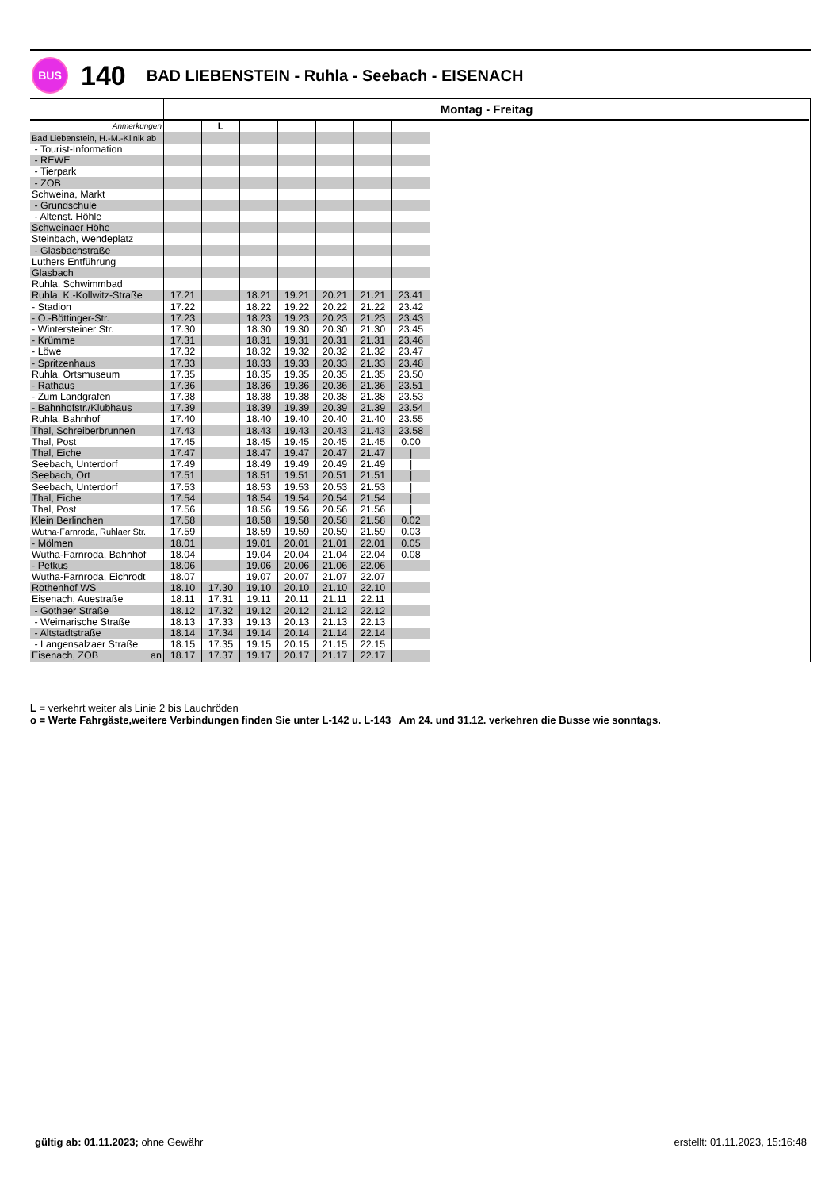BUS
140
BAD LIEBENSTEIN - Ruhla - Seebach - EISENACH
| | Montag - Freitag | | | | | | | |
| Anmerkungen | | L | | | | | | |
| Bad Liebenstein, H.-M.-Klinik ab | | | | | | | | |
| - Tourist-Information | | | | | | | | |
| - REWE | | | | | | | | |
| - Tierpark | | | | | | | | |
| - ZOB | | | | | | | | |
| Schweina, Markt | | | | | | | | |
| - Grundschule | | | | | | | | |
| - Altenst. Höhle | | | | | | | | |
| Schweinaer Höhe | | | | | | | | |
| Steinbach, Wendeplatz | | | | | | | | |
| - Glasbachstraße | | | | | | | | |
| Luthers Entführung | | | | | | | | |
| Glasbach | | | | | | | | |
| Ruhla, Schwimmbad | | | | | | | | |
| Ruhla, K.-Kollwitz-Straße | 17.21 | | 18.21 | 19.21 | 20.21 | 21.21 | 23.41 | |
| - Stadion | 17.22 | | 18.22 | 19.22 | 20.22 | 21.22 | 23.42 | |
| - O.-Böttinger-Str. | 17.23 | | 18.23 | 19.23 | 20.23 | 21.23 | 23.43 | |
| - Wintersteiner Str. | 17.30 | | 18.30 | 19.30 | 20.30 | 21.30 | 23.45 | |
| - Krümme | 17.31 | | 18.31 | 19.31 | 20.31 | 21.31 | 23.46 | |
| - Löwe | 17.32 | | 18.32 | 19.32 | 20.32 | 21.32 | 23.47 | |
| - Spritzenhaus | 17.33 | | 18.33 | 19.33 | 20.33 | 21.33 | 23.48 | |
| Ruhla, Ortsmuseum | 17.35 | | 18.35 | 19.35 | 20.35 | 21.35 | 23.50 | |
| - Rathaus | 17.36 | | 18.36 | 19.36 | 20.36 | 21.36 | 23.51 | |
| - Zum Landgrafen | 17.38 | | 18.38 | 19.38 | 20.38 | 21.38 | 23.53 | |
| - Bahnhofstr./Klubhaus | 17.39 | | 18.39 | 19.39 | 20.39 | 21.39 | 23.54 | |
| Ruhla, Bahnhof | 17.40 | | 18.40 | 19.40 | 20.40 | 21.40 | 23.55 | |
| Thal, Schreiberbrunnen | 17.43 | | 18.43 | 19.43 | 20.43 | 21.43 | 23.58 | |
| Thal, Post | 17.45 | | 18.45 | 19.45 | 20.45 | 21.45 | 0.00 | |
| Thal, Eiche | 17.47 | | 18.47 | 19.47 | 20.47 | 21.47 | / | |
| Seebach, Unterdorf | 17.49 | | 18.49 | 19.49 | 20.49 | 21.49 | / | |
| Seebach, Ort | 17.51 | | 18.51 | 19.51 | 20.51 | 21.51 | / | |
| Seebach, Unterdorf | 17.53 | | 18.53 | 19.53 | 20.53 | 21.53 | / | |
| Thal, Eiche | 17.54 | | 18.54 | 19.54 | 20.54 | 21.54 | / | |
| Thal, Post | 17.56 | | 18.56 | 19.56 | 20.56 | 21.56 | / | |
| Klein Berlinchen | 17.58 | | 18.58 | 19.58 | 20.58 | 21.58 | 0.02 | |
| Wutha-Farnroda, Ruhlaer Str. | 17.59 | | 18.59 | 19.59 | 20.59 | 21.59 | 0.03 | |
| - Mölmen | 18.01 | | 19.01 | 20.01 | 21.01 | 22.01 | 0.05 | |
| Wutha-Farnroda, Bahnhof | 18.04 | | 19.04 | 20.04 | 21.04 | 22.04 | 0.08 | |
| - Petkus | 18.06 | | 19.06 | 20.06 | 21.06 | 22.06 | | |
| Wutha-Farnroda, Eichrodt | 18.07 | | 19.07 | 20.07 | 21.07 | 22.07 | | |
| Rothenhof WS | 18.10 | 17.30 | 19.10 | 20.10 | 21.10 | 22.10 | | |
| Eisenach, Auestraße | 18.11 | 17.31 | 19.11 | 20.11 | 21.11 | 22.11 | | |
| - Gothaer Straße | 18.12 | 17.32 | 19.12 | 20.12 | 21.12 | 22.12 | | |
| - Weimarische Straße | 18.13 | 17.33 | 19.13 | 20.13 | 21.13 | 22.13 | | |
| - Altstadtstraße | 18.14 | 17.34 | 19.14 | 20.14 | 21.14 | 22.14 | | |
| - Langensalzaer Straße | 18.15 | 17.35 | 19.15 | 20.15 | 21.15 | 22.15 | | |
| Eisenach, ZOB an | 18.17 | 17.37 | 19.17 | 20.17 | 21.17 | 22.17 | | |
L = verkehrt weiter als Linie 2 bis Lauchröden
o = Werte Fahrgäste,weitere Verbindungen finden Sie unter L-142 u. L-143 Am 24. und 31.12. verkehren die Busse wie sonntags.
gültig ab: 01.11.2023; ohne Gewähr erstellt: 01.11.2023, 15:16:48